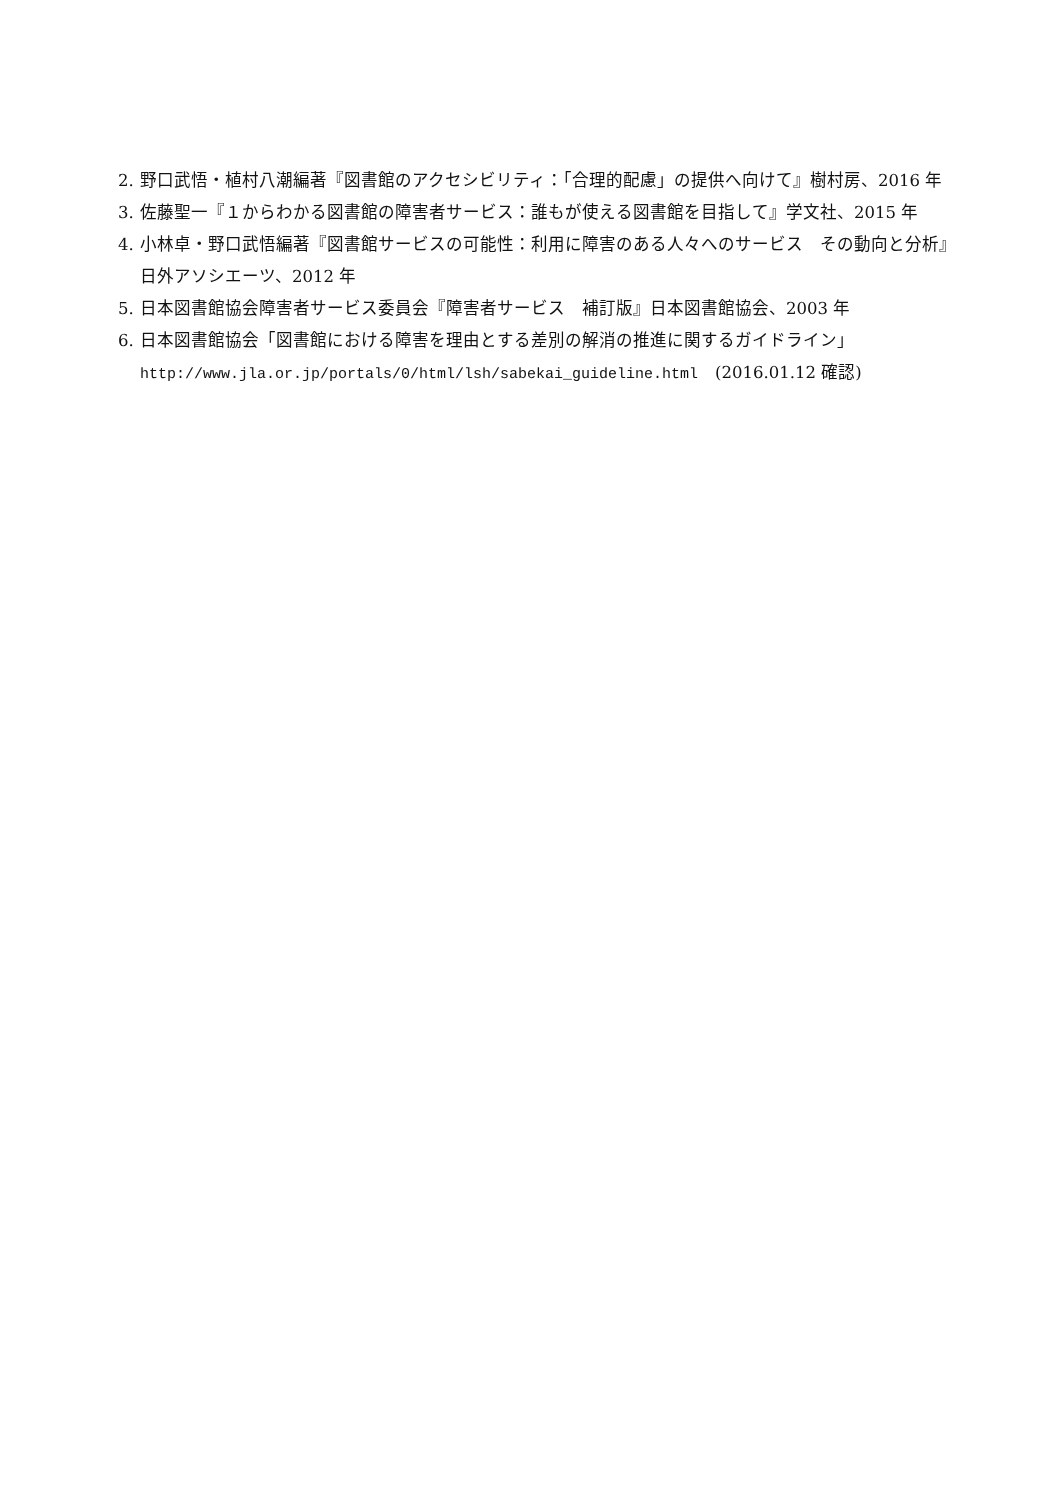2. 野口武悟・植村八潮編著『図書館のアクセシビリティ：「合理的配慮」の提供へ向けて』樹村房、2016 年
3. 佐藤聖一『１からわかる図書館の障害者サービス：誰もが使える図書館を目指して』学文社、2015 年
4. 小林卓・野口武悟編著『図書館サービスの可能性：利用に障害のある人々へのサービス　その動向と分析』日外アソシエーツ、2012 年
5. 日本図書館協会障害者サービス委員会『障害者サービス　補訂版』日本図書館協会、2003 年
6. 日本図書館協会「図書館における障害を理由とする差別の解消の推進に関するガイドライン」
http://www.jla.or.jp/portals/0/html/lsh/sabekai_guideline.html　(2016.01.12 確認)